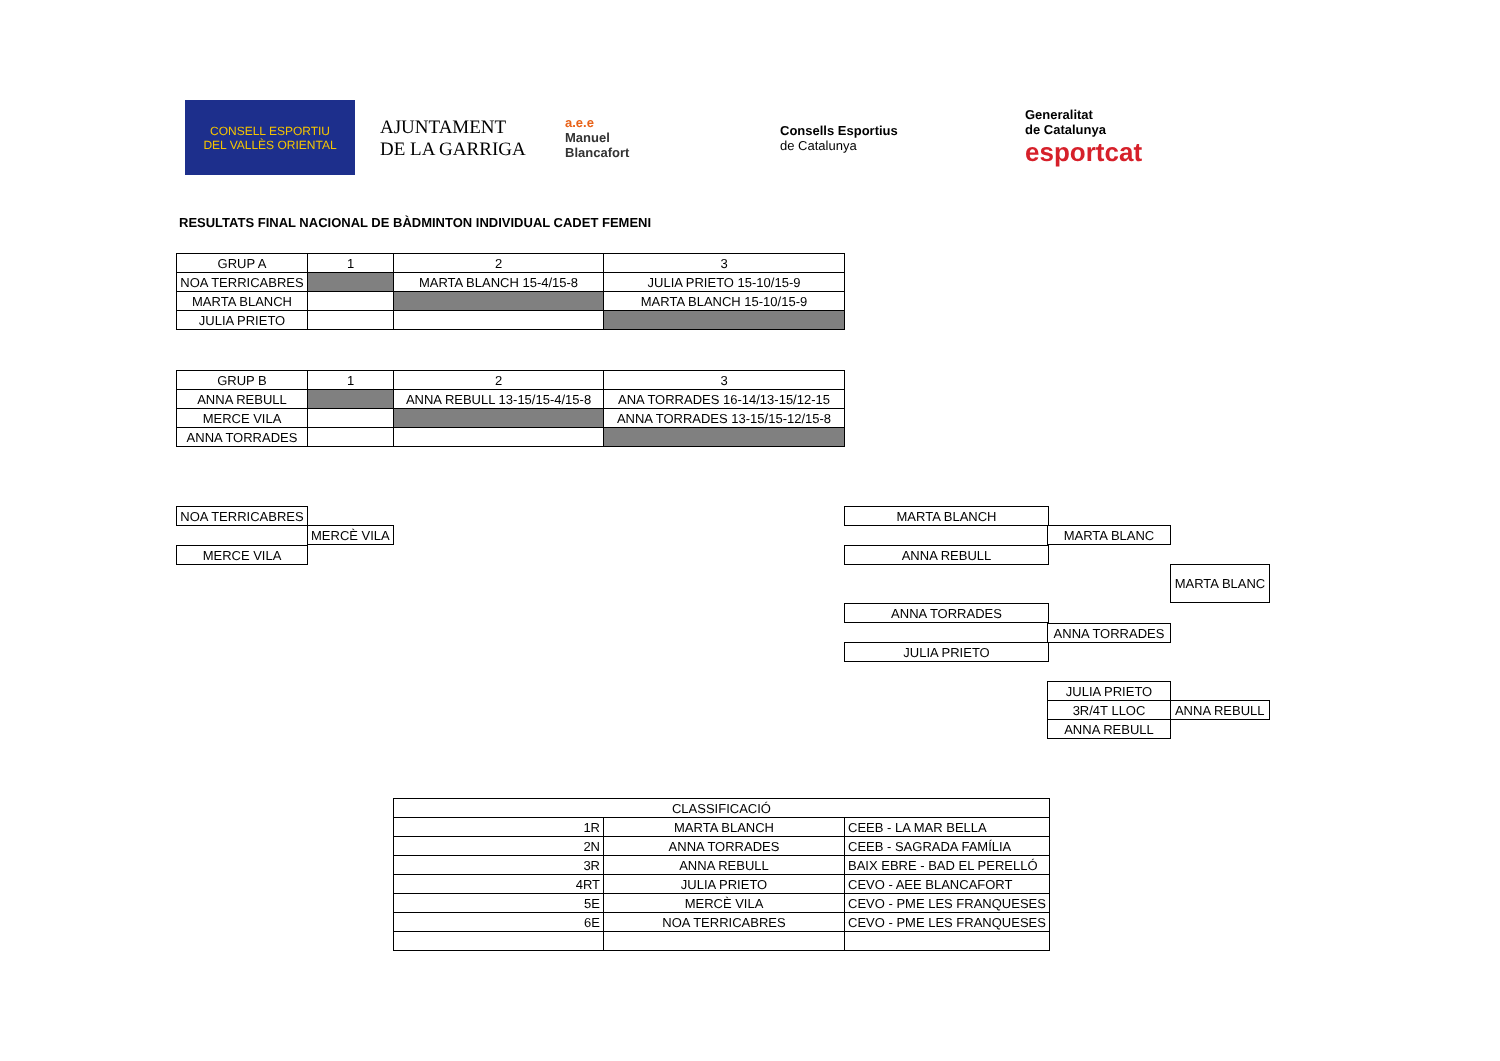CONSELL ESPORTIU
DEL VALLÈS ORIENTAL
AJUNTAMENT
DE LA GARRIGA
a.e.e
Manuel
Blancafort
Consells Esportius
de Catalunya
Generalitat
de Catalunya
esportcat
RESULTATS FINAL NACIONAL DE BÀDMINTON INDIVIDUAL CADET FEMENI
| GRUP A | 1 | 2 | 3 |
| NOA TERRICABRES | | MARTA BLANCH 15-4/15-8 | JULIA PRIETO 15-10/15-9 |
| MARTA BLANCH | | | MARTA BLANCH 15-10/15-9 |
| JULIA PRIETO | | | |
| GRUP B | 1 | 2 | 3 |
| ANNA REBULL | | ANNA REBULL 13-15/15-4/15-8 | ANA TORRADES 16-14/13-15/12-15 |
| MERCE VILA | | | ANNA TORRADES 13-15/15-12/15-8 |
| ANNA TORRADES | | | |
| NOA TERRICABRES |
| MERCÈ VILA |
| MERCE VILA |
| MARTA BLANCH |
| MARTA BLANC |
| ANNA REBULL |
| MARTA BLANC |
| ANNA TORRADES |
| ANNA TORRADES |
| JULIA PRIETO |
| JULIA PRIETO | |
| 3R/4T LLOC | ANNA REBULL |
| ANNA REBULL | |
| CLASSIFICACIÓ | | |
| 1R | MARTA BLANCH | CEEB - LA MAR BELLA |
| 2N | ANNA TORRADES | CEEB - SAGRADA FAMÍLIA |
| 3R | ANNA REBULL | BAIX EBRE - BAD EL PERELLÓ |
| 4RT | JULIA PRIETO | CEVO - AEE BLANCAFORT |
| 5E | MERCÈ VILA | CEVO - PME LES FRANQUESES |
| 6E | NOA TERRICABRES | CEVO - PME LES FRANQUESES |